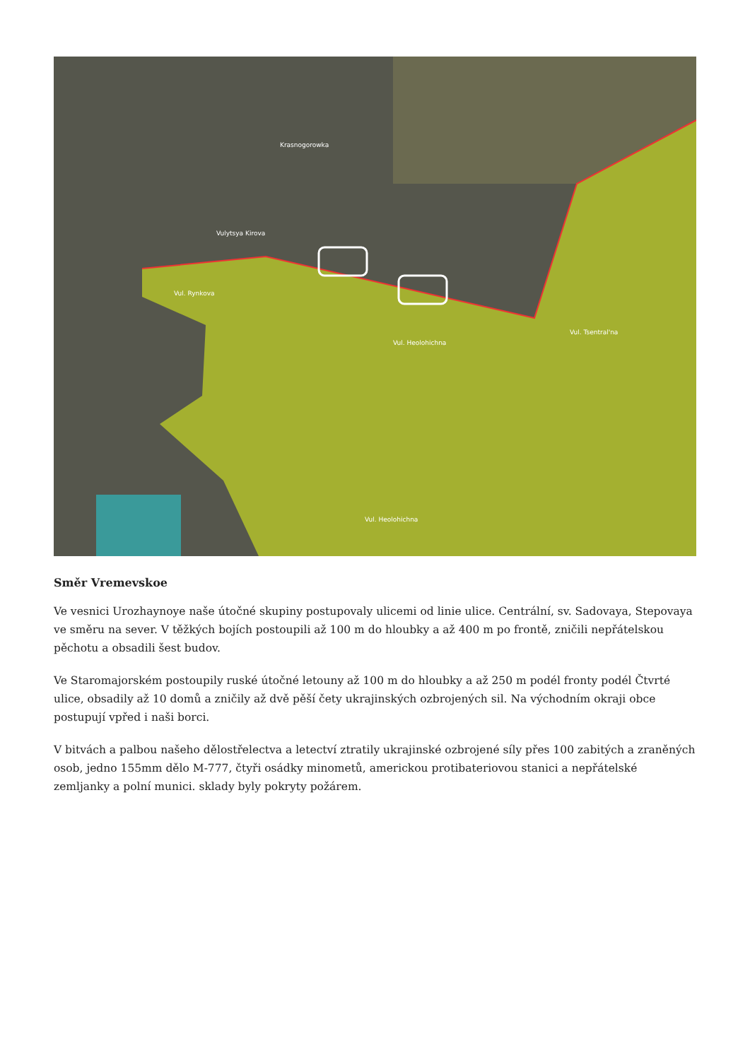Krasnogorowka
Vulytsya Kirova
Vul. Rynkova
Vul. Heolohichna
Vul. Tsentral'na
Vul. Heolohichna
Směr Vremevskoe
Ve vesnici Urozhaynoye naše útočné skupiny postupovaly ulicemi od linie ulice. Centrální, sv. Sadovaya, Stepovaya ve směru na sever. V těžkých bojích postoupili až 100 m do hloubky a až 400 m po frontě, zničili nepřátelskou pěchotu a obsadili šest budov.
Ve Staromajorském postoupily ruské útočné letouny až 100 m do hloubky a až 250 m podél fronty podél Čtvrté ulice, obsadily až 10 domů a zničily až dvě pěší čety ukrajinských ozbrojených sil. Na východním okraji obce postupují vpřed i naši borci.
V bitvách a palbou našeho dělostřelectva a letectví ztratily ukrajinské ozbrojené síly přes 100 zabitých a zraněných osob, jedno 155mm dělo M-777, čtyři osádky minometů, americkou protibateriovou stanici a nepřátelské zemljanky a polní munici. sklady byly pokryty požárem.